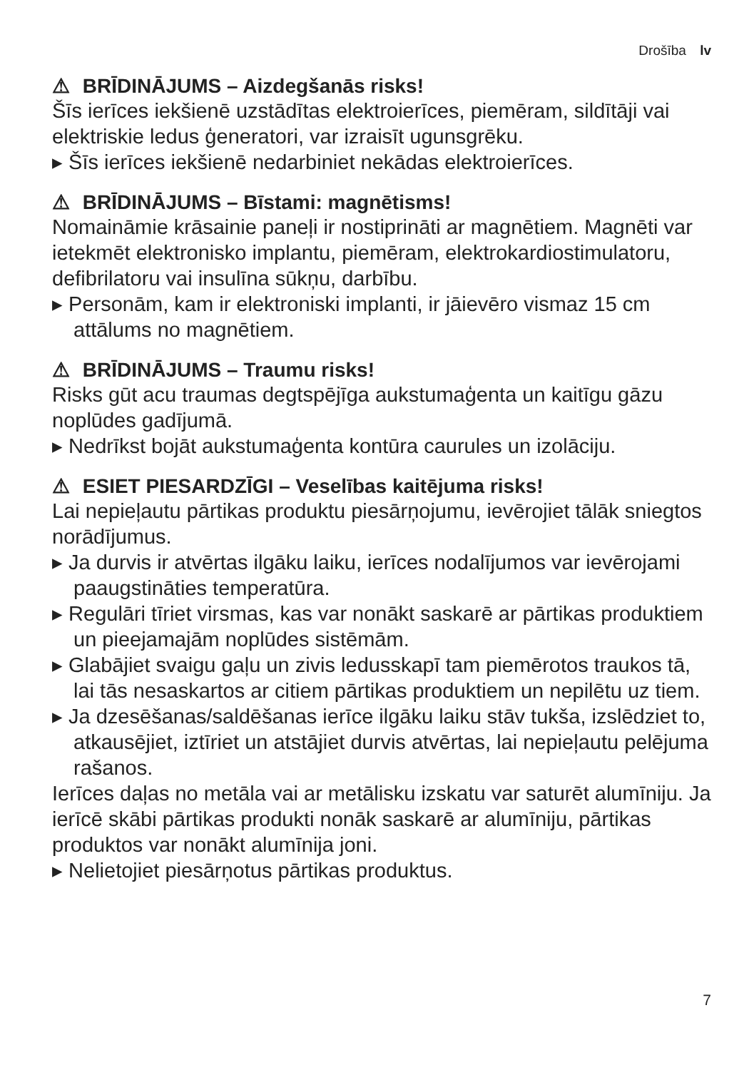Drošība lv
⚠ BRĪDINĀJUMS – Aizdegšanās risks!
Šīs ierīces iekšienē uzstādītas elektroierīces, piemēram, sildītāji vai elektriskie ledus ģeneratori, var izraisīt ugunsgrēku.
▸ Šīs ierīces iekšienē nedarbiniet nekādas elektroierīces.
⚠ BRĪDINĀJUMS – Bīstami: magnētisms!
Nomaināmie krāsainie paneļi ir nostiprināti ar magnētiem. Magnēti var ietekmēt elektronisko implantu, piemēram, elektrokardiostimulatoru, defibrilatoru vai insulīna sūkņu, darbību.
▸ Personām, kam ir elektroniski implanti, ir jāievēro vismaz 15 cm attālums no magnētiem.
⚠ BRĪDINĀJUMS – Traumu risks!
Risks gūt acu traumas degtspējīga aukstumaģenta un kaitīgu gāzu noplūdes gadījumā.
▸ Nedrīkst bojāt aukstumaģenta kontūra caurules un izolāciju.
⚠ ESIET PIESARDZĪGI – Veselības kaitējuma risks!
Lai nepieļautu pārtikas produktu piesārņojumu, ievērojiet tālāk sniegtos norādījumus.
▸ Ja durvis ir atvērtas ilgāku laiku, ierīces nodalījumos var ievērojami paaugstināties temperatūra.
▸ Regulāri tīriet virsmas, kas var nonākt saskarē ar pārtikas produktiem un pieejamajām noplūdes sistēmām.
▸ Glabājiet svaigu gaļu un zivis ledusskapī tam piemērotos traukos tā, lai tās nesaskartos ar citiem pārtikas produktiem un nepilētu uz tiem.
▸ Ja dzesēšanas/saldēšanas ierīce ilgāku laiku stāv tukša, izslēdziet to, atkausējiet, iztīriet un atstājiet durvis atvērtas, lai nepieļautu pelējuma rašanos.
Ierīces daļas no metāla vai ar metālisku izskatu var saturēt alumīniju. Ja ierīcē skābi pārtikas produkti nonāk saskarē ar alumīniju, pārtikas produktos var nonākt alumīnija joni.
▸ Nelietojiet piesārņotus pārtikas produktus.
7